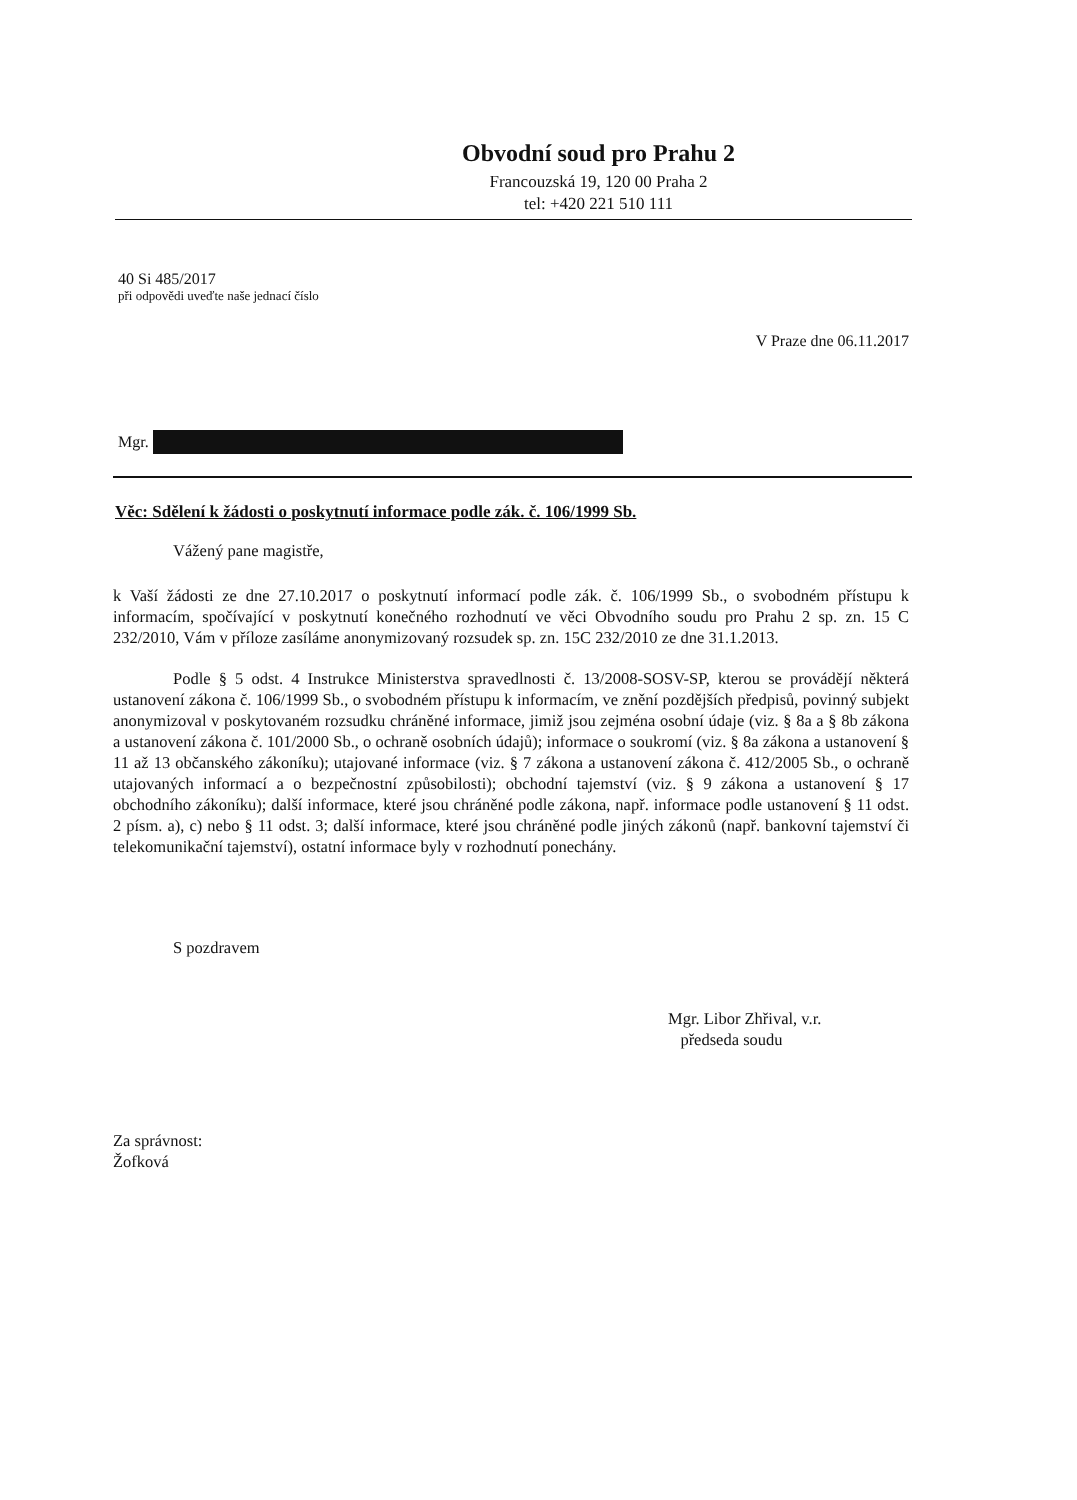Obvodní soud pro Prahu 2
Francouzská 19, 120 00 Praha 2
tel: +420 221 510 111
40 Si 485/2017
při odpovědi uveďte naše jednací číslo
V Praze dne 06.11.2017
Mgr.
Věc: Sdělení k žádosti o poskytnutí informace podle zák. č. 106/1999 Sb.
Vážený pane magistře,
k Vaší žádosti ze dne 27.10.2017 o poskytnutí informací podle zák. č. 106/1999 Sb., o svobodném přístupu k informacím, spočívající v poskytnutí konečného rozhodnutí ve věci Obvodního soudu pro Prahu 2 sp. zn. 15 C 232/2010, Vám v příloze zasíláme anonymizovaný rozsudek sp. zn. 15C 232/2010 ze dne 31.1.2013.
Podle § 5 odst. 4 Instrukce Ministerstva spravedlnosti č. 13/2008-SOSV-SP, kterou se provádějí některá ustanovení zákona č. 106/1999 Sb., o svobodném přístupu k informacím, ve znění pozdějších předpisů, povinný subjekt anonymizoval v poskytovaném rozsudku chráněné informace, jimiž jsou zejména osobní údaje (viz. § 8a a § 8b zákona a ustanovení zákona č. 101/2000 Sb., o ochraně osobních údajů); informace o soukromí (viz. § 8a zákona a ustanovení § 11 až 13 občanského zákoníku); utajované informace (viz. § 7 zákona a ustanovení zákona č. 412/2005 Sb., o ochraně utajovaných informací a o bezpečnostní způsobilosti); obchodní tajemství (viz. § 9 zákona a ustanovení § 17 obchodního zákoníku); další informace, které jsou chráněné podle zákona, např. informace podle ustanovení § 11 odst. 2 písm. a), c) nebo § 11 odst. 3; další informace, které jsou chráněné podle jiných zákonů (např. bankovní tajemství či telekomunikační tajemství), ostatní informace byly v rozhodnutí ponechány.
S pozdravem
Mgr. Libor Zhřival, v.r.
předseda soudu
Za správnost:
Žofková